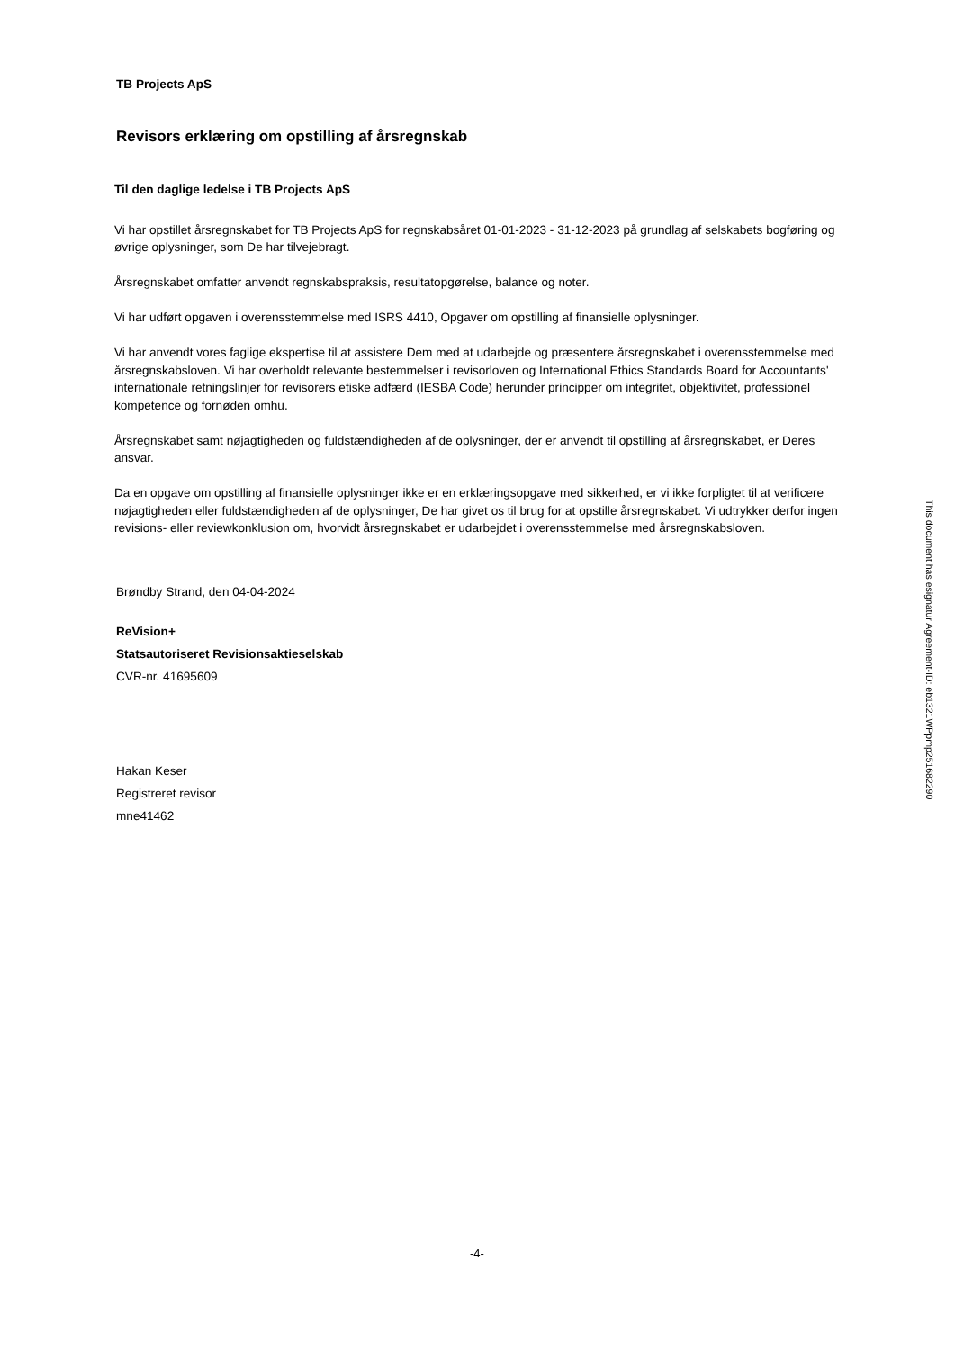TB Projects ApS
Revisors erklæring om opstilling af årsregnskab
Til den daglige ledelse i TB Projects ApS
Vi har opstillet årsregnskabet for TB Projects ApS for regnskabsåret 01-01-2023 - 31-12-2023 på grundlag af selskabets bogføring og øvrige oplysninger, som De har tilvejebragt.
Årsregnskabet omfatter anvendt regnskabspraksis, resultatopgørelse, balance og noter.
Vi har udført opgaven i overensstemmelse med ISRS 4410, Opgaver om opstilling af finansielle oplysninger.
Vi har anvendt vores faglige ekspertise til at assistere Dem med at udarbejde og præsentere årsregnskabet i overensstemmelse med årsregnskabsloven. Vi har overholdt relevante bestemmelser i revisorloven og International Ethics Standards Board for Accountants' internationale retningslinjer for revisorers etiske adfærd (IESBA Code) herunder principper om integritet, objektivitet, professionel kompetence og fornøden omhu.
Årsregnskabet samt nøjagtigheden og fuldstændigheden af de oplysninger, der er anvendt til opstilling af årsregnskabet, er Deres ansvar.
Da en opgave om opstilling af finansielle oplysninger ikke er en erklæringsopgave med sikkerhed, er vi ikke forpligtet til at verificere nøjagtigheden eller fuldstændigheden af de oplysninger, De har givet os til brug for at opstille årsregnskabet. Vi udtrykker derfor ingen revisions- eller reviewkonklusion om, hvorvidt årsregnskabet er udarbejdet i overensstemmelse med årsregnskabsloven.
Brøndby Strand, den 04-04-2024
ReVision+
Statsautoriseret Revisionsaktieselskab
CVR-nr. 41695609
Hakan Keser
Registreret revisor
mne41462
This document has esignatur Agreement-ID: eb1321WPpmp251682290
-4-